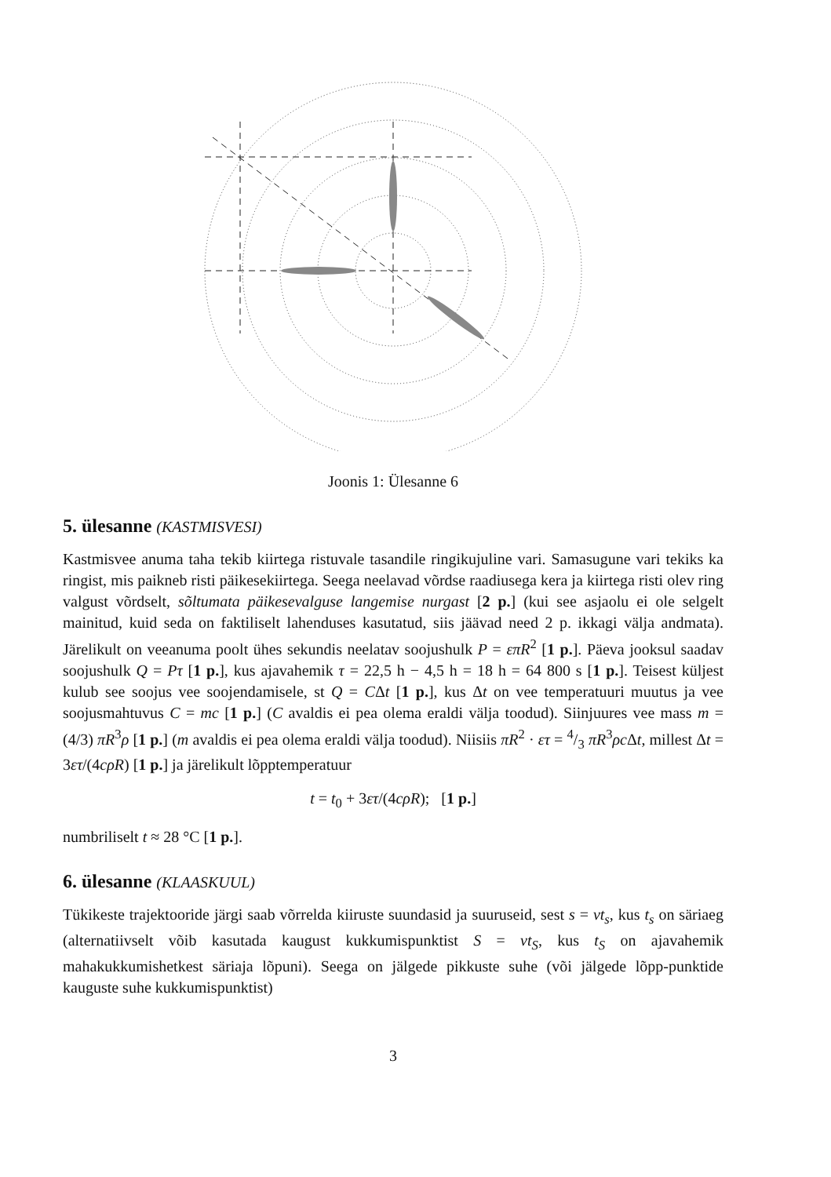Joonis 1: Ülesanne 6
5. ülesanne (KASTMISVESI)
Kastmisvee anuma taha tekib kiirtega ristuvale tasandile ringikujuline vari. Samasugune vari tekiks ka ringist, mis paikneb risti päikesekiirtega. Seega neelavad võrdse raadiusega kera ja kiirtega risti olev ring valgust võrdselt, sõltumata päikesevalguse langemise nurgast [2 p.] (kui see asjaolu ei ole selgelt mainitud, kuid seda on faktiliselt lahenduses kasutatud, siis jäävad need 2 p. ikkagi välja andmata). Järelikult on veeanuma poolt ühes sekundis neelatav soojushulk P = επR<sup>2</sup> [1 p.]. Päeva jooksul saadav soojushulk Q = Pτ [1 p.], kus ajavahemik τ = 22,5 h − 4,5 h = 18 h = 64 800 s [1 p.]. Teisest küljest kulub see soojus vee soojendamisele, st Q = CΔt [1 p.], kus Δt on vee temperatuuri muutus ja vee soojusmahtuvus C = mc [1 p.] (C avaldis ei pea olema eraldi välja toodud). Siinjuures vee mass m = (4/3) πR<sup>3</sup>ρ [1 p.] (m avaldis ei pea olema eraldi välja toodud). Niisiis πR<sup>2</sup> · ετ = 4/3 πR<sup>3</sup>ρc Δt, millest Δt = 3ετ/(4cρR) [1 p.] ja järelikult lõpptemperatuur
t = t<sub>0</sub> + 3ετ/(4cρR); [1 p.]
numbriliselt t ≈ 28 °C [1 p.].
6. ülesanne (KLAASKUUL)
Tükikeste trajektooride järgi saab võrrelda kiiruste suundasid ja suuruseid, sest s = vt<sub>s</sub>, kus t<sub>s</sub> on säriaeg (alternatiivselt võib kasutada kaugust kukkumispunktist S = vt<sub>S</sub>, kus t<sub>S</sub> on ajavahemik mahakukkumishetkest säriaja lõpuni). Seega on jälgede pikkuste suhe (või jälgede lõpp-punktide kauguste suhe kukkumispunktist)
3